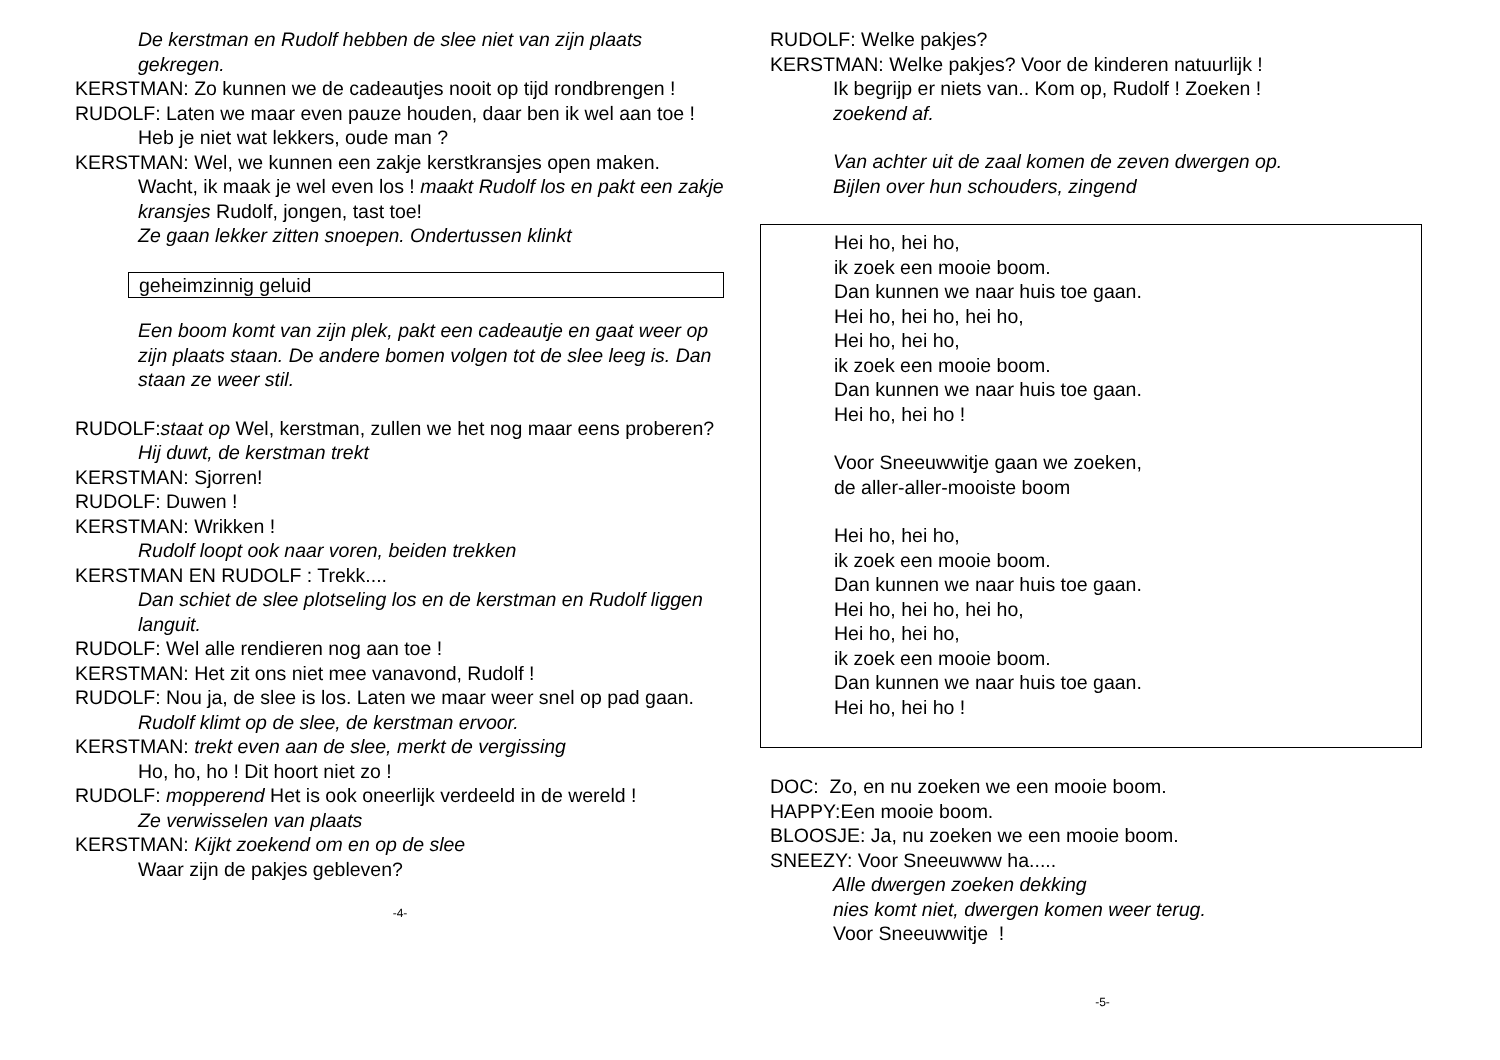De kerstman en Rudolf hebben de slee niet van zijn plaats gekregen.
KERSTMAN: Zo kunnen we de cadeautjes nooit op tijd rondbrengen !
RUDOLF: Laten we maar even pauze houden, daar ben ik wel aan toe ! Heb je niet wat lekkers, oude man ?
KERSTMAN: Wel, we kunnen een zakje kerstkransjes open maken. Wacht, ik maak je wel even los ! maakt Rudolf los en pakt een zakje kransjes Rudolf, jongen, tast toe!
Ze gaan lekker zitten snoepen. Ondertussen klinkt
geheimzinnig geluid
Een boom komt van zijn plek, pakt een cadeautje en gaat weer op zijn plaats staan. De andere bomen volgen tot de slee leeg is. Dan staan ze weer stil.
RUDOLF:staat op Wel, kerstman, zullen we het nog maar eens proberen?
Hij duwt, de kerstman trekt
KERSTMAN: Sjorren!
RUDOLF: Duwen !
KERSTMAN: Wrikken !
Rudolf loopt ook naar voren, beiden trekken
KERSTMAN EN RUDOLF : Trekk....
Dan schiet de slee plotseling los en de kerstman en Rudolf liggen languit.
RUDOLF: Wel alle rendieren nog aan toe !
KERSTMAN: Het zit ons niet mee vanavond, Rudolf !
RUDOLF: Nou ja, de slee is los. Laten we maar weer snel op pad gaan.
Rudolf klimt op de slee, de kerstman ervoor.
KERSTMAN: trekt even aan de slee, merkt de vergissing
Ho, ho, ho ! Dit hoort niet zo !
RUDOLF: mopperend Het is ook oneerlijk verdeeld in de wereld !
Ze verwisselen van plaats
KERSTMAN: Kijkt zoekend om en op de slee
Waar zijn de pakjes gebleven?
-4-
RUDOLF: Welke pakjes?
KERSTMAN: Welke pakjes? Voor de kinderen natuurlijk !
Ik begrijp er niets van.. Kom op, Rudolf ! Zoeken !
zoekend af.
Van achter uit de zaal komen de zeven dwergen op.
Bijlen over hun schouders, zingend
Hei ho, hei ho,
ik zoek een mooie boom.
Dan kunnen we naar huis toe gaan.
Hei ho, hei ho, hei ho,
Hei ho, hei ho,
ik zoek een mooie boom.
Dan kunnen we naar huis toe gaan.
Hei ho, hei ho !
Voor Sneeuwwitje gaan we zoeken,
de aller-aller-mooiste boom
Hei ho, hei ho,
ik zoek een mooie boom.
Dan kunnen we naar huis toe gaan.
Hei ho, hei ho, hei ho,
Hei ho, hei ho,
ik zoek een mooie boom.
Dan kunnen we naar huis toe gaan.
Hei ho, hei ho !
DOC: Zo, en nu zoeken we een mooie boom.
HAPPY:Een mooie boom.
BLOOSJE: Ja, nu zoeken we een mooie boom.
SNEEZY: Voor Sneeuwww ha.....
Alle dwergen zoeken dekking
nies komt niet, dwergen komen weer terug.
Voor Sneeuwwitje !
-5-